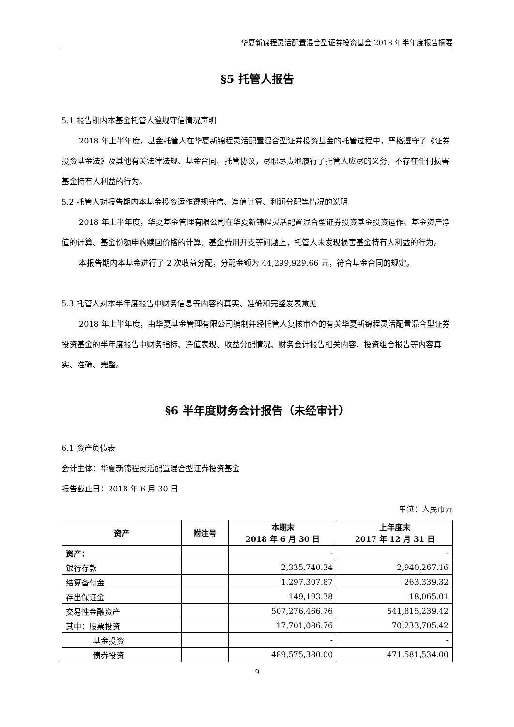华夏新锦程灵活配置混合型证券投资基金 2018 年半年度报告摘要
§5 托管人报告
5.1 报告期内本基金托管人遵规守信情况声明
2018 年上半年度，基金托管人在华夏新锦程灵活配置混合型证券投资基金的托管过程中，严格遵守了《证券投资基金法》及其他有关法律法规、基金合同、托管协议，尽职尽责地履行了托管人应尽的义务，不存在任何损害基金持有人利益的行为。
5.2 托管人对报告期内本基金投资运作遵规守信、净值计算、利润分配等情况的说明
2018 年上半年度，华夏基金管理有限公司在华夏新锦程灵活配置混合型证券投资基金投资运作、基金资产净值的计算、基金份额申购赎回价格的计算、基金费用开支等问题上，托管人未发现损害基金持有人利益的行为。
本报告期内本基金进行了 2 次收益分配，分配金额为 44,299,929.66 元，符合基金合同的规定。
5.3 托管人对本半年度报告中财务信息等内容的真实、准确和完整发表意见
2018 年上半年度，由华夏基金管理有限公司编制并经托管人复核审查的有关华夏新锦程灵活配置混合型证券投资基金的半年度报告中财务指标、净值表现、收益分配情况、财务会计报告相关内容、投资组合报告等内容真实、准确、完整。
§6 半年度财务会计报告（未经审计）
6.1 资产负债表
会计主体：华夏新锦程灵活配置混合型证券投资基金
报告截止日：2018 年 6 月 30 日
单位：人民币元
| 资产 | 附注号 | 本期末 2018 年 6 月 30 日 | 上年度末 2017 年 12 月 31 日 |
| --- | --- | --- | --- |
| 资产： | | - | - |
| 银行存款 | | 2,335,740.34 | 2,940,267.16 |
| 结算备付金 | | 1,297,307.87 | 263,339.32 |
| 存出保证金 | | 149,193.38 | 18,065.01 |
| 交易性金融资产 | | 507,276,466.76 | 541,815,239.42 |
| 其中：股票投资 | | 17,701,086.76 | 70,233,705.42 |
| 基金投资 | | - | - |
| 债券投资 | | 489,575,380.00 | 471,581,534.00 |
9